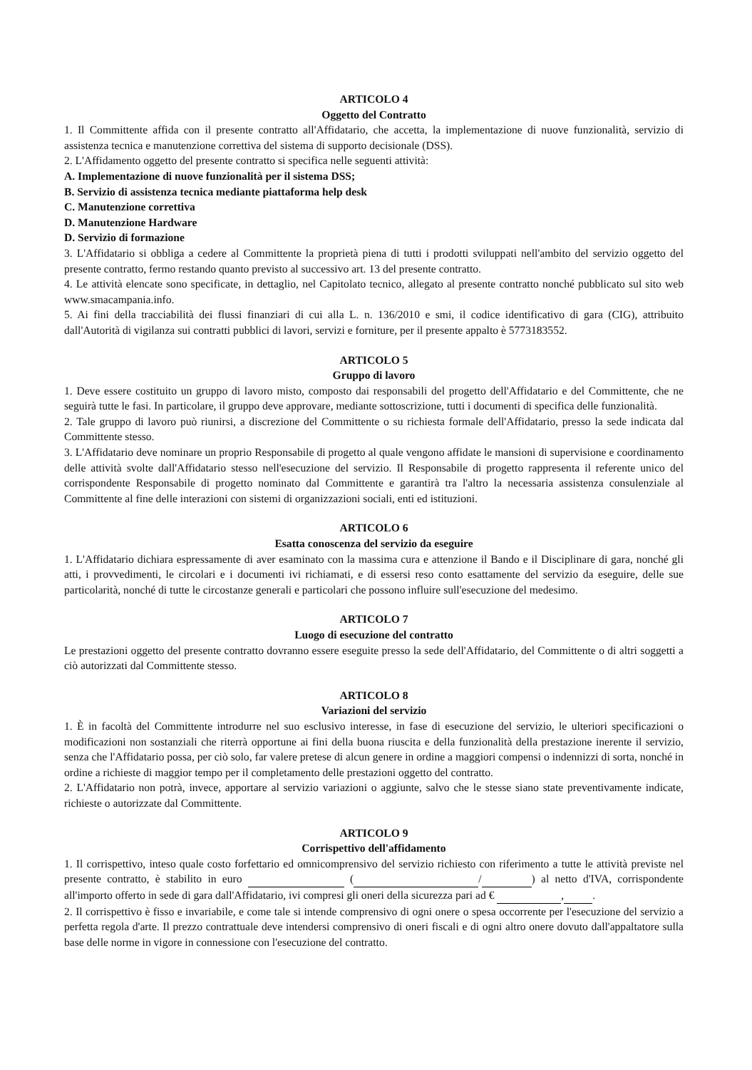ARTICOLO 4
Oggetto del Contratto
1. Il Committente affida con il presente contratto all'Affidatario, che accetta, la implementazione di nuove funzionalità, servizio di assistenza tecnica e manutenzione correttiva del sistema di supporto decisionale (DSS).
2. L'Affidamento oggetto del presente contratto si specifica nelle seguenti attività:
A. Implementazione di nuove funzionalità per il sistema DSS;
B. Servizio di assistenza tecnica mediante piattaforma help desk
C. Manutenzione correttiva
D. Manutenzione Hardware
D. Servizio di formazione
3. L'Affidatario si obbliga a cedere al Committente la proprietà piena di tutti i prodotti sviluppati nell'ambito del servizio oggetto del presente contratto, fermo restando quanto previsto al successivo art. 13 del presente contratto.
4. Le attività elencate sono specificate, in dettaglio, nel Capitolato tecnico, allegato al presente contratto nonché pubblicato sul sito web www.smacampania.info.
5. Ai fini della tracciabilità dei flussi finanziari di cui alla L. n. 136/2010 e smi, il codice identificativo di gara (CIG), attribuito dall'Autorità di vigilanza sui contratti pubblici di lavori, servizi e forniture, per il presente appalto è 5773183552.
ARTICOLO 5
Gruppo di lavoro
1. Deve essere costituito un gruppo di lavoro misto, composto dai responsabili del progetto dell'Affidatario e del Committente, che ne seguirà tutte le fasi. In particolare, il gruppo deve approvare, mediante sottoscrizione, tutti i documenti di specifica delle funzionalità.
2. Tale gruppo di lavoro può riunirsi, a discrezione del Committente o su richiesta formale dell'Affidatario, presso la sede indicata dal Committente stesso.
3. L'Affidatario deve nominare un proprio Responsabile di progetto al quale vengono affidate le mansioni di supervisione e coordinamento delle attività svolte dall'Affidatario stesso nell'esecuzione del servizio. Il Responsabile di progetto rappresenta il referente unico del corrispondente Responsabile di progetto nominato dal Committente e garantirà tra l'altro la necessaria assistenza consulenziale al Committente al fine delle interazioni con sistemi di organizzazioni sociali, enti ed istituzioni.
ARTICOLO 6
Esatta conoscenza del servizio da eseguire
1. L'Affidatario dichiara espressamente di aver esaminato con la massima cura e attenzione il Bando e il Disciplinare di gara, nonché gli atti, i provvedimenti, le circolari e i documenti ivi richiamati, e di essersi reso conto esattamente del servizio da eseguire, delle sue particolarità, nonché di tutte le circostanze generali e particolari che possono influire sull'esecuzione del medesimo.
ARTICOLO 7
Luogo di esecuzione del contratto
Le prestazioni oggetto del presente contratto dovranno essere eseguite presso la sede dell'Affidatario, del Committente o di altri soggetti a ciò autorizzati dal Committente stesso.
ARTICOLO 8
Variazioni del servizio
1. È in facoltà del Committente introdurre nel suo esclusivo interesse, in fase di esecuzione del servizio, le ulteriori specificazioni o modificazioni non sostanziali che riterrà opportune ai fini della buona riuscita e della funzionalità della prestazione inerente il servizio, senza che l'Affidatario possa, per ciò solo, far valere pretese di alcun genere in ordine a maggiori compensi o indennizzi di sorta, nonché in ordine a richieste di maggior tempo per il completamento delle prestazioni oggetto del contratto.
2. L'Affidatario non potrà, invece, apportare al servizio variazioni o aggiunte, salvo che le stesse siano state preventivamente indicate, richieste o autorizzate dal Committente.
ARTICOLO 9
Corrispettivo dell'affidamento
1. Il corrispettivo, inteso quale costo forfettario ed omnicomprensivo del servizio richiesto con riferimento a tutte le attività previste nel presente contratto, è stabilito in euro ( / ) al netto d'IVA, corrispondente all'importo offerto in sede di gara dall'Affidatario, ivi compresi gli oneri della sicurezza pari ad € , .
2. Il corrispettivo è fisso e invariabile, e come tale si intende comprensivo di ogni onere o spesa occorrente per l'esecuzione del servizio a perfetta regola d'arte. Il prezzo contrattuale deve intendersi comprensivo di oneri fiscali e di ogni altro onere dovuto dall'appaltatore sulla base delle norme in vigore in connessione con l'esecuzione del contratto.